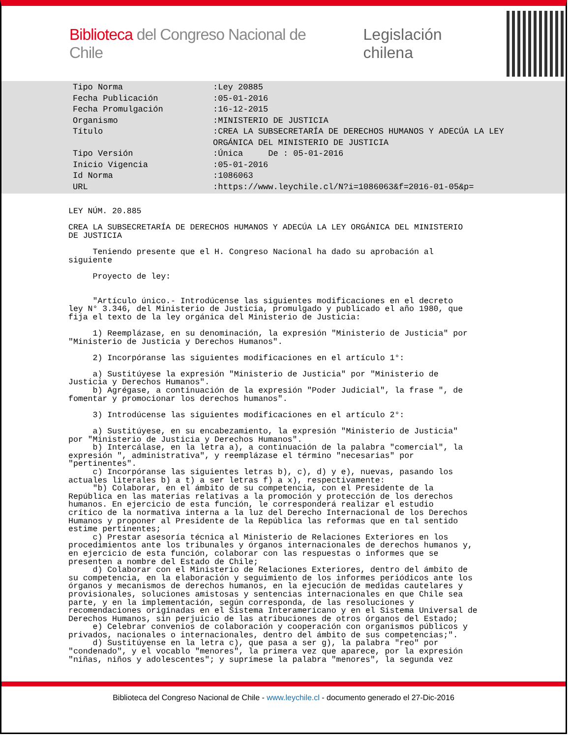Biblioteca del Congreso Nacional de Chile
Legislación chilena
| Tipo Norma | :Ley 20885 |
| Fecha Publicación | :05-01-2016 |
| Fecha Promulgación | :16-12-2015 |
| Organismo | :MINISTERIO DE JUSTICIA |
| Título | :CREA LA SUBSECRETARÍA DE DERECHOS HUMANOS Y ADECÚA LA LEY ORGÁNICA DEL MINISTERIO DE JUSTICIA |
| Tipo Versión | :Única De : 05-01-2016 |
| Inicio Vigencia | :05-01-2016 |
| Id Norma | :1086063 |
| URL | :https://www.leychile.cl/N?i=1086063&f=2016-01-05&p= |
LEY NÚM. 20.885 CREA LA SUBSECRETARÍA DE DERECHOS HUMANOS Y ADECÚA LA LEY ORGÁNICA DEL MINISTERIO DE JUSTICIA Teniendo presente que el H. Congreso Nacional ha dado su aprobación al siguiente Proyecto de ley: "Artículo único.- Introdúcense las siguientes modificaciones en el decreto ley N° 3.346, del Ministerio de Justicia, promulgado y publicado el año 1980, que fija el texto de la ley orgánica del Ministerio de Justicia: 1) Reemplázase, en su denominación, la expresión "Ministerio de Justicia" por "Ministerio de Justicia y Derechos Humanos". 2) Incorpóranse las siguientes modificaciones en el artículo 1°: a) Sustitúyese la expresión "Ministerio de Justicia" por "Ministerio de Justicia y Derechos Humanos". b) Agrégase, a continuación de la expresión "Poder Judicial", la frase ", de fomentar y promocionar los derechos humanos". 3) Introdúcense las siguientes modificaciones en el artículo 2°: a) Sustitúyese, en su encabezamiento, la expresión "Ministerio de Justicia" por "Ministerio de Justicia y Derechos Humanos". b) Intercálase, en la letra a), a continuación de la palabra "comercial", la expresión ", administrativa", y reemplázase el término "necesarias" por "pertinentes". c) Incorpóranse las siguientes letras b), c), d) y e), nuevas, pasando los actuales literales b) a t) a ser letras f) a x), respectivamente: "b) Colaborar, en el ámbito de su competencia, con el Presidente de la República en las materias relativas a la promoción y protección de los derechos humanos. En ejercicio de esta función, le corresponderá realizar el estudio crítico de la normativa interna a la luz del Derecho Internacional de los Derechos Humanos y proponer al Presidente de la República las reformas que en tal sentido estime pertinentes; c) Prestar asesoría técnica al Ministerio de Relaciones Exteriores en los procedimientos ante los tribunales y órganos internacionales de derechos humanos y, en ejercicio de esta función, colaborar con las respuestas o informes que se presenten a nombre del Estado de Chile; d) Colaborar con el Ministerio de Relaciones Exteriores, dentro del ámbito de su competencia, en la elaboración y seguimiento de los informes periódicos ante los órganos y mecanismos de derechos humanos, en la ejecución de medidas cautelares y provisionales, soluciones amistosas y sentencias internacionales en que Chile sea parte, y en la implementación, según corresponda, de las resoluciones y recomendaciones originadas en el Sistema Interamericano y en el Sistema Universal de Derechos Humanos, sin perjuicio de las atribuciones de otros órganos del Estado; e) Celebrar convenios de colaboración y cooperación con organismos públicos y privados, nacionales o internacionales, dentro del ámbito de sus competencias;". d) Sustitúyense en la letra c), que pasa a ser g), la palabra "reo" por "condenado", y el vocablo "menores", la primera vez que aparece, por la expresión "niñas, niños y adolescentes"; y suprímese la palabra "menores", la segunda vez
Biblioteca del Congreso Nacional de Chile - www.leychile.cl - documento generado el 27-Dic-2016